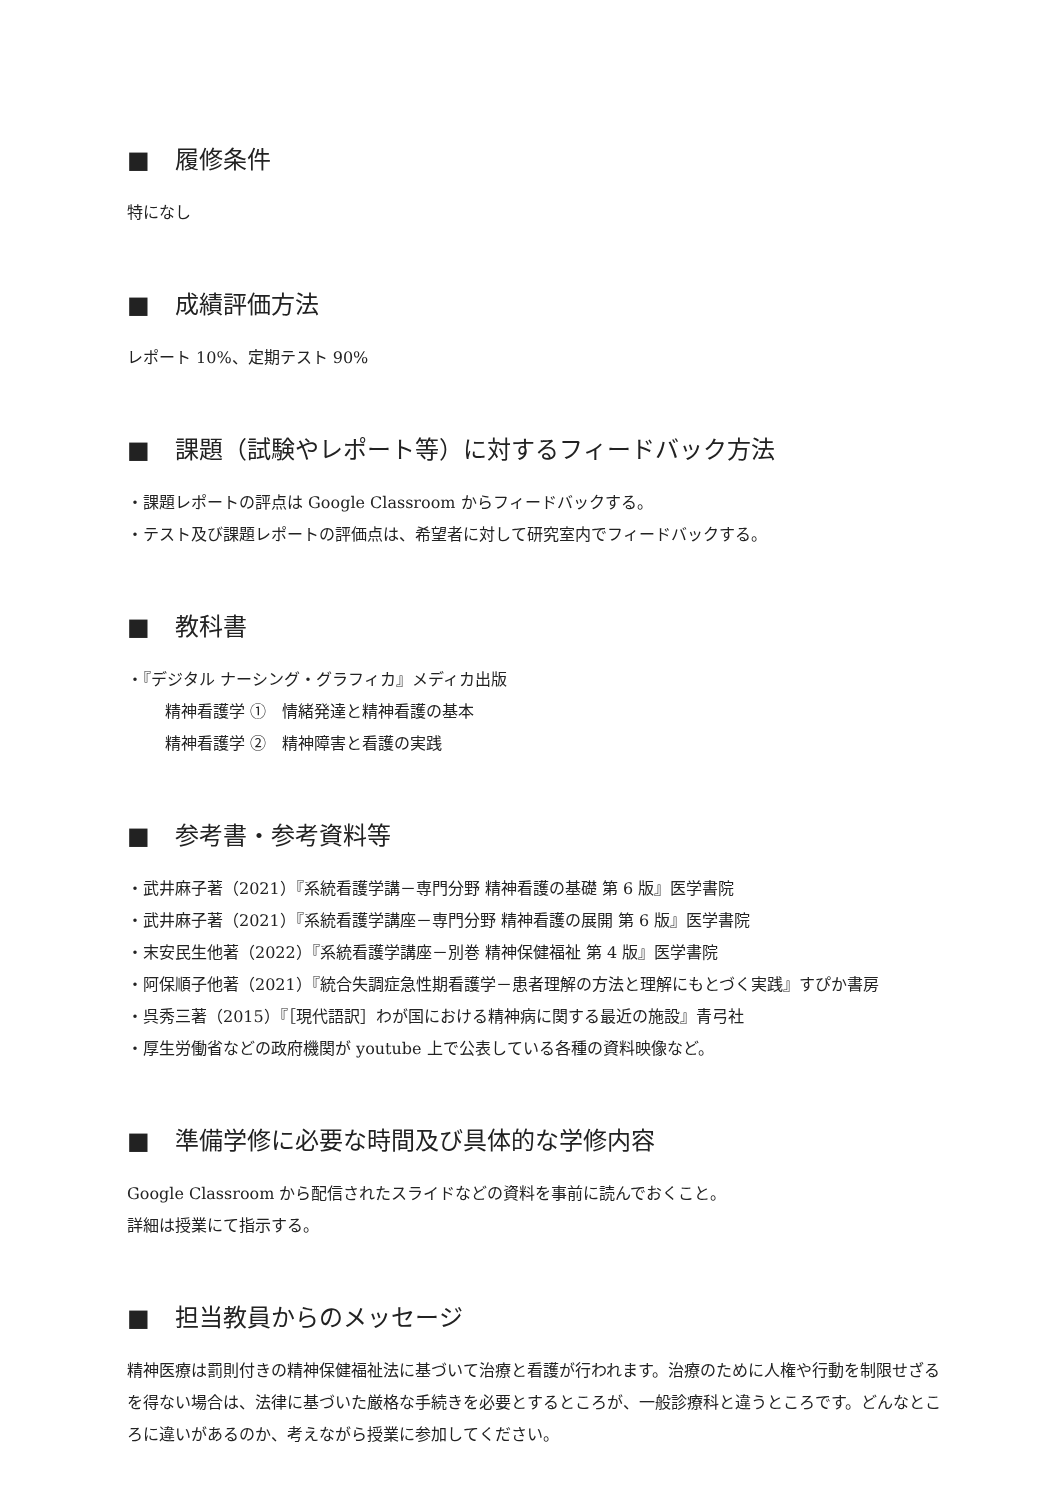■ 履修条件
特になし
■ 成績評価方法
レポート 10%、定期テスト 90%
■ 課題（試験やレポート等）に対するフィードバック方法
・課題レポートの評点は Google Classroom からフィードバックする。
・テスト及び課題レポートの評価点は、希望者に対して研究室内でフィードバックする。
■ 教科書
・『デジタル ナーシング・グラフィカ』メディカ出版
精神看護学 ①　情緒発達と精神看護の基本
精神看護学 ②　精神障害と看護の実践
■ 参考書・参考資料等
・武井麻子著（2021）『系統看護学講－専門分野 精神看護の基礎 第 6 版』医学書院
・武井麻子著（2021）『系統看護学講座－専門分野 精神看護の展開 第 6 版』医学書院
・末安民生他著（2022）『系統看護学講座－別巻 精神保健福祉 第 4 版』医学書院
・阿保順子他著（2021）『統合失調症急性期看護学－患者理解の方法と理解にもとづく実践』すぴか書房
・呉秀三著（2015）『［現代語訳］わが国における精神病に関する最近の施設』青弓社
・厚生労働省などの政府機関が youtube 上で公表している各種の資料映像など。
■ 準備学修に必要な時間及び具体的な学修内容
Google Classroom から配信されたスライドなどの資料を事前に読んでおくこと。
詳細は授業にて指示する。
■ 担当教員からのメッセージ
精神医療は罰則付きの精神保健福祉法に基づいて治療と看護が行われます。治療のために人権や行動を制限せざるを得ない場合は、法律に基づいた厳格な手続きを必要とするところが、一般診療科と違うところです。どんなところに違いがあるのか、考えながら授業に参加してください。